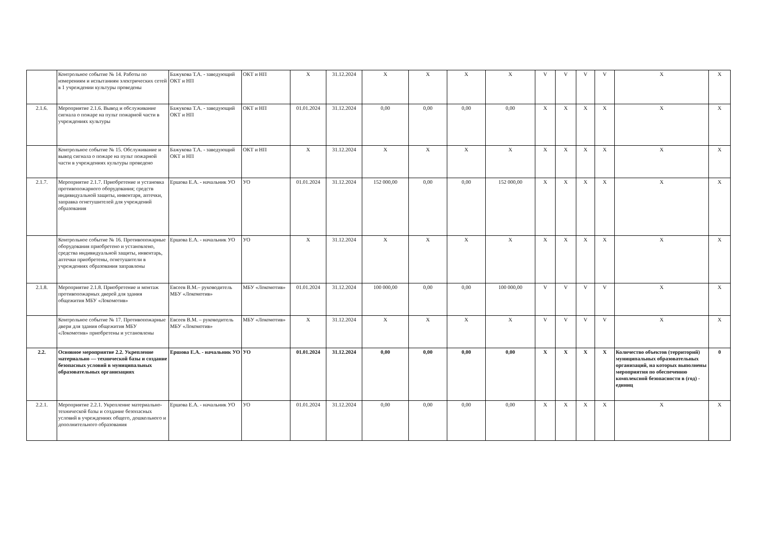| | Контрольное событие № 14. Работы по измерениям и испытаниям электрических сетей в 1 учреждении культуры проведены | Бажукова Т.А. - заведующий ОКТ и НП | ОКТ и НП | X | 31.12.2024 | X | X | X | X | V | V | V | V | X | X |
| 2.1.6. | Мероприятие 2.1.6. Вывод и обслуживание сигнала о пожаре на пульт пожарной части в учреждениях культуры | Бажукова Т.А. - заведующий ОКТ и НП | ОКТ и НП | 01.01.2024 | 31.12.2024 | 0,00 | 0,00 | 0,00 | 0,00 | X | X | X | X | X | X |
| | Контрольное событие № 15. Обслуживание и вывод сигнала о пожаре на пульт пожарной части в учреждениях культуры проведено | Бажукова Т.А. - заведующий ОКТ и НП | ОКТ и НП | X | 31.12.2024 | X | X | X | X | X | X | X | X | X | X |
| 2.1.7. | Мероприятие 2.1.7. Приобретение и установка противопожарного оборудования; средств индивидуальной защиты, инвентаря, аптечки, заправка огнетушителей для учреждений образования | Ершова Е.А. - начальник УО | УО | 01.01.2024 | 31.12.2024 | 152 000,00 | 0,00 | 0,00 | 152 000,00 | X | X | X | X | X | X |
| | Контрольное событие № 16. Противопожарные оборудования приобретено и установлено, средства индивидуальной защиты, инвентарь, аптечки приобретены, огнетушители в учреждениях образования заправлены | Ершова Е.А. - начальник УО | УО | X | 31.12.2024 | X | X | X | X | X | X | X | X | X | X |
| 2.1.8. | Мероприятие 2.1.8. Приобретение и монтаж противопожарных дверей для здания общежития МБУ «Локомотив» | Евсеев В.М.– руководитель МБУ «Локомотив» | МБУ «Локомотив» | 01.01.2024 | 31.12.2024 | 100 000,00 | 0,00 | 0,00 | 100 000,00 | V | V | V | V | X | X |
| | Контрольное событие № 17. Противопожарные двери для здания общежития МБУ «Локомотив» приобретены и установлены | Евсеев В.М. – руководитель МБУ «Локомотив» | МБУ «Локомотив» | X | 31.12.2024 | X | X | X | X | V | V | V | V | X | X |
| 2.2. | Основное мероприятие 2.2. Укрепление материально — технической базы и создание безопасных условий в муниципальных образовательных организациях | Ершова Е.А. - начальник УО | УО | 01.01.2024 | 31.12.2024 | 0,00 | 0,00 | 0,00 | 0,00 | X | X | X | X | Количество объектов (территорий) муниципальных образовательных организаций, на которых выполнены мероприятия по обеспечению комплексной безопасности в (год) - единиц | 0 |
| 2.2.1. | Мероприятие 2.2.1. Укрепление материально-технической базы и создание безопасных условий в учреждениях общего, дошкольного и дополнительного образования | Ершова Е.А. - начальник УО | УО | 01.01.2024 | 31.12.2024 | 0,00 | 0,00 | 0,00 | 0,00 | X | X | X | X | X | X |